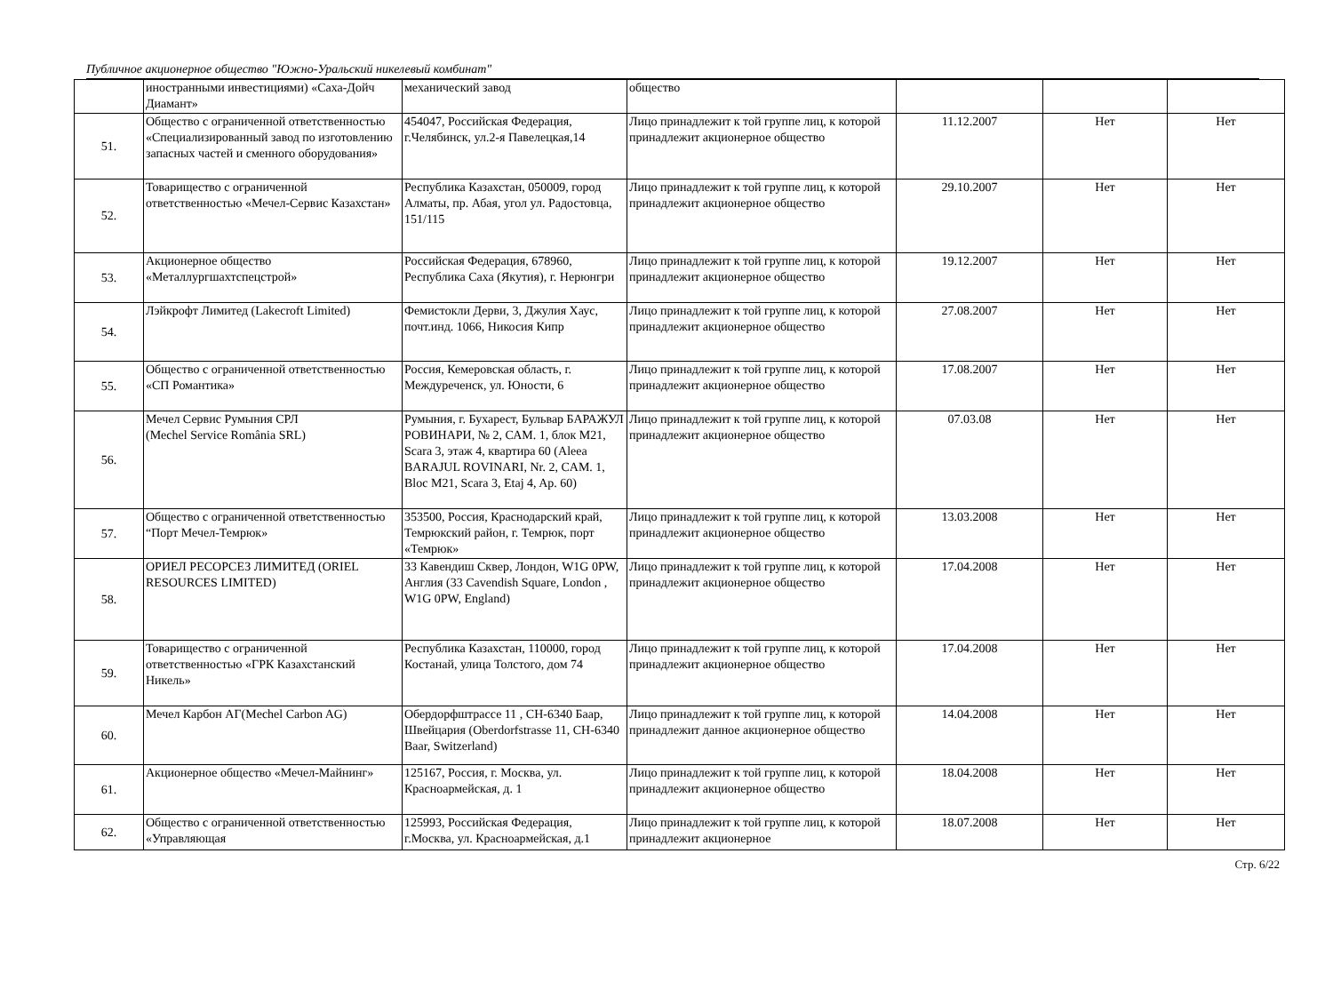Публичное акционерное общество "Южно-Уральский никелевый комбинат"
| | иностранными инвестициями) «Саха-Дойч Диамант» | механический завод | общество | | | |
| 51. | Общество с ограниченной ответственностью «Специализированный завод по изготовлению запасных частей и сменного оборудования» | 454047, Российская Федерация, г.Челябинск, ул.2-я Павелецкая,14 | Лицо принадлежит к той группе лиц, к которой принадлежит акционерное общество | 11.12.2007 | Нет | Нет |
| 52. | Товарищество с ограниченной ответственностью «Мечел-Сервис Казахстан» | Республика Казахстан, 050009, город Алматы, пр. Абая, угол ул. Радостовца, 151/115 | Лицо принадлежит к той группе лиц, к которой принадлежит акционерное общество | 29.10.2007 | Нет | Нет |
| 53. | Акционерное общество «Металлургшахтспецстрой» | Российская Федерация, 678960, Республика Саха (Якутия), г. Нерюнгри | Лицо принадлежит к той группе лиц, к которой принадлежит акционерное общество | 19.12.2007 | Нет | Нет |
| 54. | Лэйкрофт Лимитед (Lakecroft Limited) | Фемистокли Дерви, 3, Джулия Хаус, почт.инд. 1066, Никосия Кипр | Лицо принадлежит к той группе лиц, к которой принадлежит акционерное общество | 27.08.2007 | Нет | Нет |
| 55. | Общество с ограниченной ответственностью «СП Романтика» | Россия, Кемеровская область, г. Междуреченск, ул. Юности, 6 | Лицо принадлежит к той группе лиц, к которой принадлежит акционерное общество | 17.08.2007 | Нет | Нет |
| 56. | Мечел Сервис Румыния СРЛ (Mechel Service România SRL) | Румыния, г. Бухарест, Бульвар БАРАЖУЛ РОВИНАРИ, № 2, САМ. 1, блок M21, Scara 3, этаж 4, квартира 60 (Aleea BARAJUL ROVINARI, Nr. 2, CAM. 1, Bloc M21, Scara 3, Etaj 4, Ap. 60) | Лицо принадлежит к той группе лиц, к которой принадлежит акционерное общество | 07.03.08 | Нет | Нет |
| 57. | Общество с ограниченной ответственностью “Порт Мечел-Темрюк» | 353500, Россия, Краснодарский край, Темрюкский район, г. Темрюк, порт «Темрюк» | Лицо принадлежит к той группе лиц, к которой принадлежит акционерное общество | 13.03.2008 | Нет | Нет |
| 58. | ОРИЕЛ РЕСОРСЕЗ ЛИМИТЕД (ORIEL RESOURCES LIMITED) | 33 Кавендиш Сквер, Лондон, W1G 0PW, Англия (33 Cavendish Square, London , W1G 0PW, England) | Лицо принадлежит к той группе лиц, к которой принадлежит акционерное общество | 17.04.2008 | Нет | Нет |
| 59. | Товарищество с ограниченной ответственностью «ГРК Казахстанский Никель» | Республика Казахстан, 110000, город Костанай, улица Толстого, дом 74 | Лицо принадлежит к той группе лиц, к которой принадлежит акционерное общество | 17.04.2008 | Нет | Нет |
| 60. | Мечел Карбон АГ(Mechel Carbon AG) | Обердорфштрассе 11 , CH-6340 Баар, Швейцария (Oberdorfstrasse 11, CH-6340 Baar, Switzerland) | Лицо принадлежит к той группе лиц, к которой принадлежит данное акционерное общество | 14.04.2008 | Нет | Нет |
| 61. | Акционерное общество «Мечел-Майнинг» | 125167, Россия, г. Москва, ул. Красноармейская, д. 1 | Лицо принадлежит к той группе лиц, к которой принадлежит акционерное общество | 18.04.2008 | Нет | Нет |
| 62. | Общество с ограниченной ответственностью «Управляющая | 125993, Российская Федерация, г.Москва, ул. Красноармейская, д.1 | Лицо принадлежит к той группе лиц, к которой принадлежит акционерное | 18.07.2008 | Нет | Нет |
Стр. 6/22